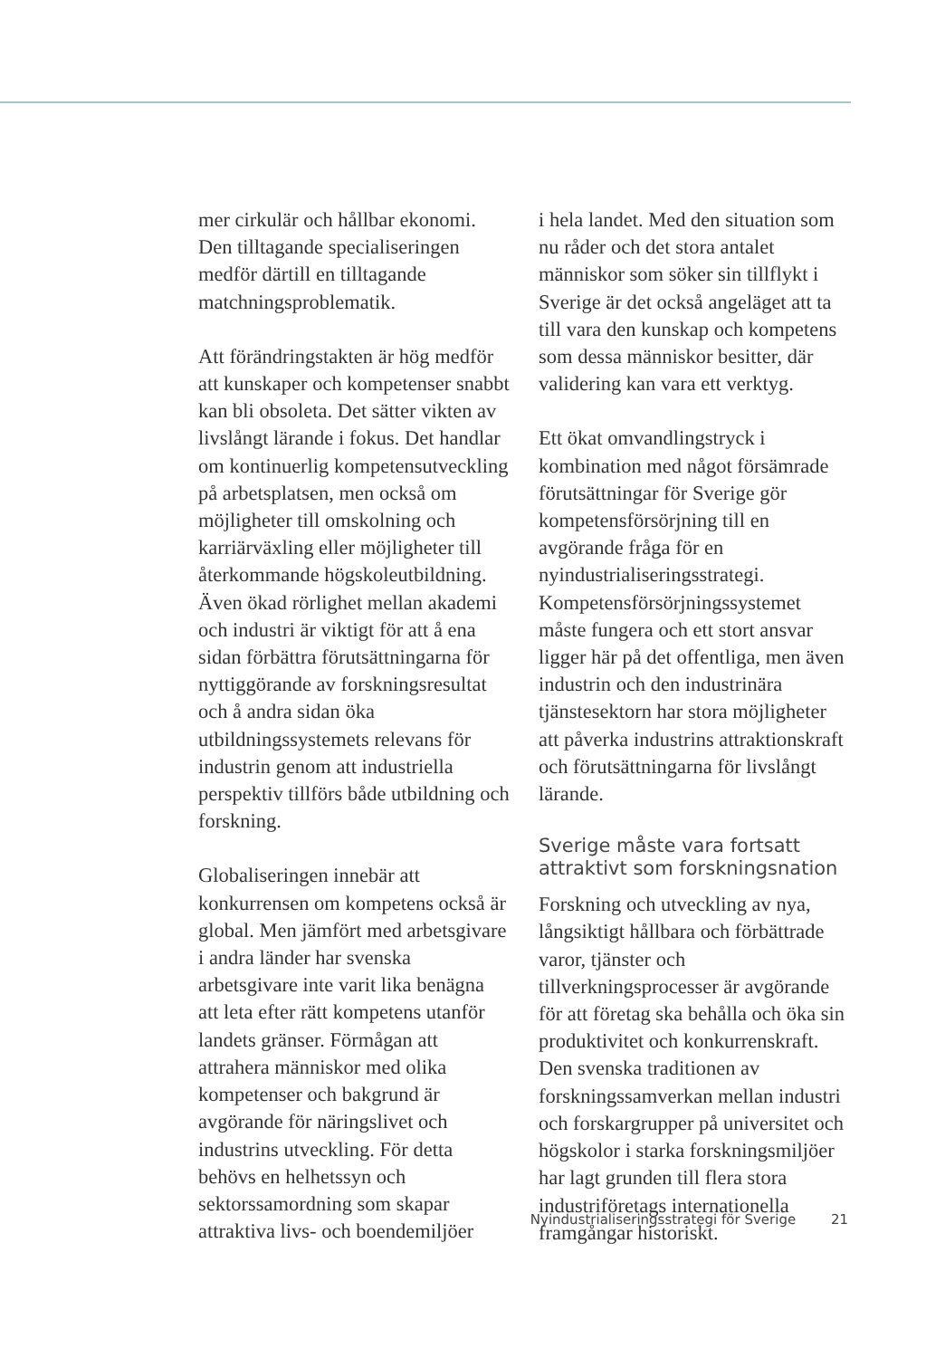mer cirkulär och hållbar ekonomi. Den tilltagande specialiseringen medför därtill en tilltagande matchningsproblematik.
Att förändringstakten är hög medför att kunskaper och kompetenser snabbt kan bli obsoleta. Det sätter vikten av livslångt lärande i fokus. Det handlar om kontinuerlig kompetensutveckling på arbetsplatsen, men också om möjligheter till omskolning och karriärväxling eller möjligheter till återkommande högskoleutbildning. Även ökad rörlighet mellan akademi och industri är viktigt för att å ena sidan förbättra förutsättningarna för nyttiggörande av forskningsresultat och å andra sidan öka utbildningssystemets relevans för industrin genom att industriella perspektiv tillförs både utbildning och forskning.
Globaliseringen innebär att konkurrensen om kompetens också är global. Men jämfört med arbetsgivare i andra länder har svenska arbetsgivare inte varit lika benägna att leta efter rätt kompetens utanför landets gränser. Förmågan att attrahera människor med olika kompetenser och bakgrund är avgörande för näringslivet och industrins utveckling. För detta behövs en helhetssyn och sektorssamordning som skapar attraktiva livs- och boendemiljöer
i hela landet. Med den situation som nu råder och det stora antalet människor som söker sin tillflykt i Sverige är det också angeläget att ta till vara den kunskap och kompetens som dessa människor besitter, där validering kan vara ett verktyg.
Ett ökat omvandlingstryck i kombination med något försämrade förutsättningar för Sverige gör kompetensförsörjning till en avgörande fråga för en nyindustrialiseringsstrategi. Kompetensförsörjningssystemet måste fungera och ett stort ansvar ligger här på det offentliga, men även industrin och den industrinära tjänstesektorn har stora möjligheter att påverka industrins attraktionskraft och förutsättningarna för livslångt lärande.
Sverige måste vara fortsatt attraktivt som forskningsnation
Forskning och utveckling av nya, långsiktigt hållbara och förbättrade varor, tjänster och tillverkningsprocesser är avgörande för att företag ska behålla och öka sin produktivitet och konkurrenskraft. Den svenska traditionen av forskningssamverkan mellan industri och forskargrupper på universitet och högskolor i starka forskningsmiljöer har lagt grunden till flera stora industriföretags internationella framgångar historiskt.
Nyindustrialiseringsstrategi för Sverige 21